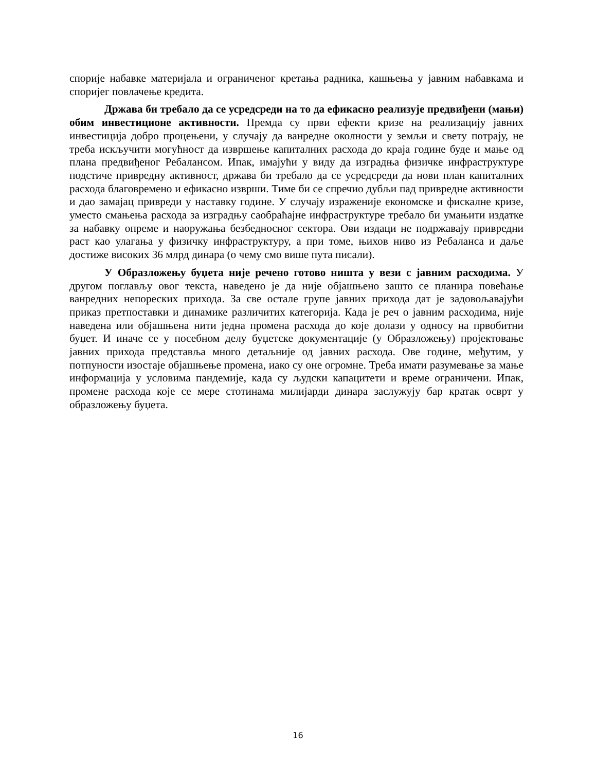спорије набавке материјала и ограниченог кретања радника, кашњења у јавним набавкама и споријег повлачење кредита.
Држава би требало да се усредсреди на то да ефикасно реализује предвиђени (мањи) обим инвестиционе активности. Премда су први ефекти кризе на реализацију јавних инвестиција добро процењени, у случају да ванредне околности у земљи и свету потрају, не треба искључити могућност да извршење капиталних расхода до краја године буде и мање од плана предвиђеног Ребалансом. Ипак, имајући у виду да изградња физичке инфраструктуре подстиче привредну активност, држава би требало да се усредсреди да нови план капиталних расхода благовремено и ефикасно изврши. Тиме би се спречио дубљи пад привредне активности и дао замајац привреди у наставку године. У случају израженије економске и фискалне кризе, уместо смањења расхода за изградњу саобраћајне инфраструктуре требало би умањити издатке за набавку опреме и наоружања безбедносног сектора. Ови издаци не подржавају привредни раст као улагања у физичку инфраструктуру, а при томе, њихов ниво из Ребаланса и даље достиже високих 36 млрд динара (о чему смо више пута писали).
У Образложењу буџета није речено готово ништа у вези с јавним расходима. У другом поглављу овог текста, наведено је да није објашњено зашто се планира повећање ванредних непореских прихода. За све остале групе јавних прихода дат је задовољавајући приказ претпоставки и динамике различитих категорија. Када је реч о јавним расходима, није наведена или објашњена нити једна промена расхода до које долази у односу на првобитни буџет. И иначе се у посебном делу буџетске документације (у Образложењу) пројектовање јавних прихода представља много детаљније од јавних расхода. Ове године, међутим, у потпуности изостаје објашњење промена, иако су оне огромне. Треба имати разумевање за мање информација у условима пандемије, када су људски капацитети и време ограничени. Ипак, промене расхода које се мере стотинама милијарди динара заслужују бар кратак осврт у образложењу буџета.
16